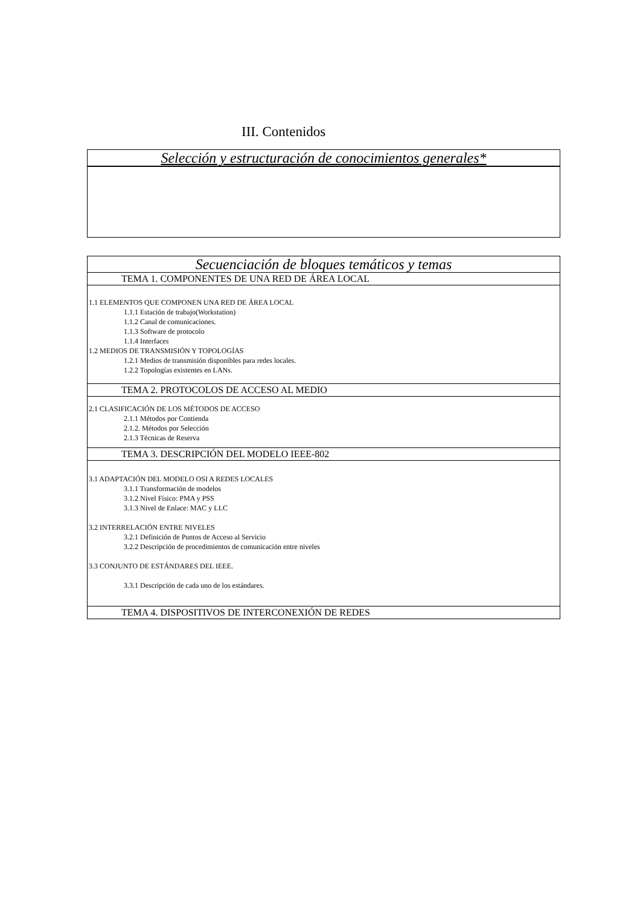III. Contenidos
| Selección y estructuración de conocimientos generales* |
| Secuenciación de bloques temáticos y temas |
| TEMA 1. COMPONENTES DE UNA RED DE ÁREA LOCAL |
| 1.1 ELEMENTOS QUE COMPONEN UNA RED DE ÁREA LOCAL 1.1.1 Estación de trabajo(Workstation) 1.1.2 Canal de comunicaciones. 1.1.3 Software de protocolo 1.1.4 Interfaces 1.2 MEDIOS DE TRANSMISIÓN Y TOPOLOGÍAS 1.2.1 Medios de transmisión disponibles para redes locales. 1.2.2 Topologías existentes en LANs. |
| TEMA 2. PROTOCOLOS DE ACCESO AL MEDIO |
| 2.1 CLASIFICACIÓN DE LOS MÉTODOS DE ACCESO 2.1.1 Métodos por Contienda 2.1.2. Métodos por Selección 2.1.3 Técnicas de Reserva |
| TEMA 3. DESCRIPCIÓN DEL MODELO IEEE-802 |
| 3.1 ADAPTACIÓN DEL MODELO OSI A REDES LOCALES 3.1.1 Transformación de modelos 3.1.2 Nivel Físico: PMA y PSS 3.1.3 Nivel de Enlace: MAC y LLC 3.2 INTERRELACIÓN ENTRE NIVELES 3.2.1 Definición de Puntos de Acceso al Servicio 3.2.2 Descripción de procedimientos de comunicación entre niveles 3.3 CONJUNTO DE ESTÁNDARES DEL IEEE. 3.3.1 Descripción de cada uno de los estándares. |
| TEMA 4. DISPOSITIVOS DE INTERCONEXIÓN DE REDES |